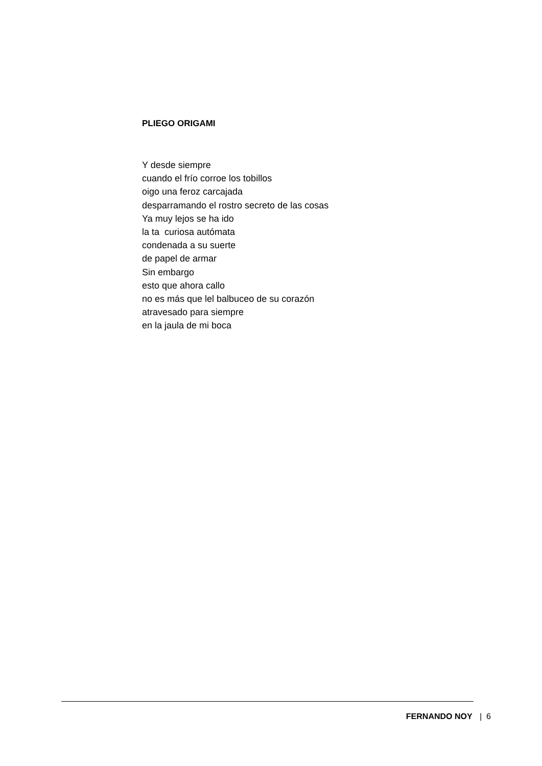PLIEGO ORIGAMI
Y desde siempre
cuando el frío corroe los tobillos
oigo una feroz carcajada
desparramando el rostro secreto de las cosas
Ya muy lejos se ha ido
la ta curiosa autómata
condenada a su suerte
de papel de armar
Sin embargo
esto que ahora callo
no es más que lel balbuceo de su corazón
atravesado para siempre
en la jaula de mi boca
FERNANDO NOY | 6